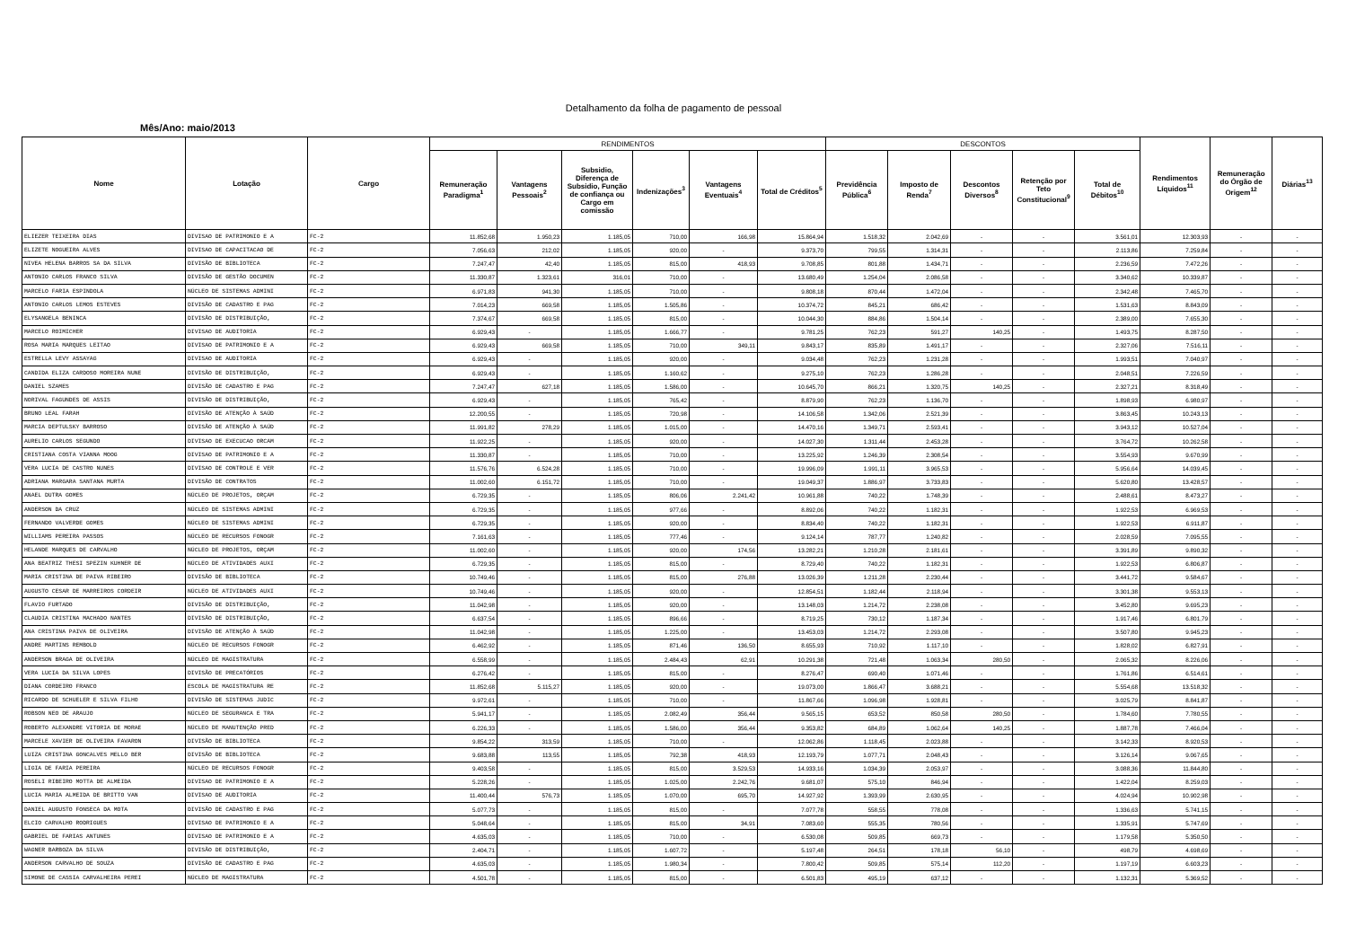Detalhamento da folha de pagamento de pessoal
Mês/Ano: maio/2013
| Nome | Lotação | Cargo | RENDIMENTOS | | | | | | DESCONTOS | | | | | Rendimentos Líquidos<sup>11</sup> | Remuneração do Órgão de Origem<sup>12</sup> | Diárias<sup>13</sup> |
| --- | --- | --- | --- | --- | --- | --- | --- | --- | --- | --- | --- | --- | --- | --- | --- | --- |
| | | | Remuneração Paradigma<sup>1</sup> | Vantagens Pessoais<sup>2</sup> | Subsidio, Diferença de Subsidio, Função de confiança ou Cargo em comissão | Indenizações<sup>3</sup> | Vantagens Eventuais<sup>4</sup> | Total de Créditos<sup>5</sup> | Previdência Pública<sup>6</sup> | Imposto de Renda<sup>7</sup> | Descontos Diversos<sup>8</sup> | Retenção por Teto Constitucional<sup>9</sup> | Total de Débitos<sup>10</sup> | | | |
| ELIEZER TEIXEIRA DIAS | DIVISAO DE PATRIMONIO E A | FC-2 | 11.852,68 | 1.950,23 | 1.185,05 | 710,00 | 166,98 | 15.864,94 | 1.518,32 | 2.042,69 | - | - | 3.561,01 | 12.303,93 | - | - |
| ELIZETE NOGUEIRA ALVES | DIVISAO DE CAPACITACAO DE | FC-2 | 7.056,63 | 212,02 | 1.185,05 | 920,00 | - | 9.373,70 | 799,55 | 1.314,31 | - | - | 2.113,86 | 7.259,84 | - | - |
| NIVEA HELENA BARROS SA DA SILVA | DIVISÃO DE BIBLIOTECA | FC-2 | 7.247,47 | 42,40 | 1.185,05 | 815,00 | 418,93 | 9.708,85 | 801,88 | 1.434,71 | - | - | 2.236,59 | 7.472,26 | - | - |
| ANTONIO CARLOS FRANCO SILVA | DIVISÃO DE GESTÃO DOCUMEN | FC-2 | 11.330,87 | 1.323,61 | 316,01 | 710,00 | - | 13.680,49 | 1.254,04 | 2.086,58 | - | - | 3.340,62 | 10.339,87 | - | - |
| MARCELO FARIA ESPINDOLA | NÚCLEO DE SISTEMAS ADMINI | FC-2 | 6.971,83 | 941,30 | 1.185,05 | 710,00 | - | 9.808,18 | 870,44 | 1.472,04 | - | - | 2.342,48 | 7.465,70 | - | - |
| ANTONIO CARLOS LEMOS ESTEVES | DIVISÃO DE CADASTRO E PAG | FC-2 | 7.014,23 | 669,58 | 1.185,05 | 1.505,86 | - | 10.374,72 | 845,21 | 686,42 | - | - | 1.531,63 | 8.843,09 | - | - |
| ELYSANGELA BENINCA | DIVISÃO DE DISTRIBUIÇÃO, | FC-2 | 7.374,67 | 669,58 | 1.185,05 | 815,00 | - | 10.044,30 | 884,86 | 1.504,14 | - | - | 2.389,00 | 7.655,30 | - | - |
| MARCELO ROIMICHER | DIVISAO DE AUDITORIA | FC-2 | 6.929,43 | - | 1.185,05 | 1.666,77 | - | 9.781,25 | 762,23 | 591,27 | 140,25 | - | 1.493,75 | 8.287,50 | - | - |
| ROSA MARIA MARQUES LEITAO | DIVISAO DE PATRIMONIO E A | FC-2 | 6.929,43 | 669,58 | 1.185,05 | 710,00 | 349,11 | 9.843,17 | 835,89 | 1.491,17 | - | - | 2.327,06 | 7.516,11 | - | - |
| ESTRELLA LEVY ASSAYAG | DIVISAO DE AUDITORIA | FC-2 | 6.929,43 | - | 1.185,05 | 920,00 | - | 9.034,48 | 762,23 | 1.231,28 | - | - | 1.993,51 | 7.040,97 | - | - |
| CANDIDA ELIZA CARDOSO MOREIRA NUNE | DIVISÃO DE DISTRIBUIÇÃO, | FC-2 | 6.929,43 | - | 1.185,05 | 1.160,62 | - | 9.275,10 | 762,23 | 1.286,28 | - | - | 2.048,51 | 7.226,59 | - | - |
| DANIEL SZAMES | DIVISÃO DE CADASTRO E PAG | FC-2 | 7.247,47 | 627,18 | 1.185,05 | 1.586,00 | - | 10.645,70 | 866,21 | 1.320,75 | 140,25 | - | 2.327,21 | 8.318,49 | - | - |
| NORIVAL FAGUNDES DE ASSIS | DIVISÃO DE DISTRIBUIÇÃO, | FC-2 | 6.929,43 | - | 1.185,05 | 765,42 | - | 8.879,90 | 762,23 | 1.136,70 | - | - | 1.898,93 | 6.980,97 | - | - |
| BRUNO LEAL FARAH | DIVISÃO DE ATENÇÃO À SAÚD | FC-2 | 12.200,55 | - | 1.185,05 | 720,98 | - | 14.106,58 | 1.342,06 | 2.521,39 | - | - | 3.863,45 | 10.243,13 | - | - |
| MARCIA DEPTULSKY BARROSO | DIVISÃO DE ATENÇÃO À SAÚD | FC-2 | 11.991,82 | 278,29 | 1.185,05 | 1.015,00 | - | 14.470,16 | 1.349,71 | 2.593,41 | - | - | 3.943,12 | 10.527,04 | - | - |
| AURELIO CARLOS SEGUNDO | DIVISAO DE EXECUCAO ORCAM | FC-2 | 11.922,25 | - | 1.185,05 | 920,00 | - | 14.027,30 | 1.311,44 | 2.453,28 | - | - | 3.764,72 | 10.262,58 | - | - |
| CRISTIANA COSTA VIANNA MOOG | DIVISAO DE PATRIMONIO E A | FC-2 | 11.330,87 | - | 1.185,05 | 710,00 | - | 13.225,92 | 1.246,39 | 2.308,54 | - | - | 3.554,93 | 9.670,99 | - | - |
| VERA LUCIA DE CASTRO NUNES | DIVISAO DE CONTROLE E VER | FC-2 | 11.576,76 | 6.524,28 | 1.185,05 | 710,00 | - | 19.996,09 | 1.991,11 | 3.965,53 | - | - | 5.956,64 | 14.039,45 | - | - |
| ADRIANA MARGARA SANTANA MURTA | DIVISÃO DE CONTRATOS | FC-2 | 11.002,60 | 6.151,72 | 1.185,05 | 710,00 | - | 19.049,37 | 1.886,97 | 3.733,83 | - | - | 5.620,80 | 13.428,57 | - | - |
| ANAEL DUTRA GOMES | NÚCLEO DE PROJETOS, ORÇAM | FC-2 | 6.729,35 | - | 1.185,05 | 806,06 | 2.241,42 | 10.961,88 | 740,22 | 1.748,39 | - | - | 2.488,61 | 8.473,27 | - | - |
| ANDERSON DA CRUZ | NÚCLEO DE SISTEMAS ADMINI | FC-2 | 6.729,35 | - | 1.185,05 | 977,66 | - | 8.892,06 | 740,22 | 1.182,31 | - | - | 1.922,53 | 6.969,53 | - | - |
| FERNANDO VALVERDE GOMES | NÚCLEO DE SISTEMAS ADMINI | FC-2 | 6.729,35 | - | 1.185,05 | 920,00 | - | 8.834,40 | 740,22 | 1.182,31 | - | - | 1.922,53 | 6.911,87 | - | - |
| WILLIAMS PEREIRA PASSOS | NÚCLEO DE RECURSOS FONOGR | FC-2 | 7.161,63 | - | 1.185,05 | 777,46 | - | 9.124,14 | 787,77 | 1.240,82 | - | - | 2.028,59 | 7.095,55 | - | - |
| HELANDE MARQUES DE CARVALHO | NÚCLEO DE PROJETOS, ORÇAM | FC-2 | 11.002,60 | - | 1.185,05 | 920,00 | 174,56 | 13.282,21 | 1.210,28 | 2.181,61 | - | - | 3.391,89 | 9.890,32 | - | - |
| ANA BEATRIZ THESI SPEZIN KUHNER DE | NÚCLEO DE ATIVIDADES AUXI | FC-2 | 6.729,35 | - | 1.185,05 | 815,00 | - | 8.729,40 | 740,22 | 1.182,31 | - | - | 1.922,53 | 6.806,87 | - | - |
| MARIA CRISTINA DE PAIVA RIBEIRO | DIVISÃO DE BIBLIOTECA | FC-2 | 10.749,46 | - | 1.185,05 | 815,00 | 276,88 | 13.026,39 | 1.211,28 | 2.230,44 | - | - | 3.441,72 | 9.584,67 | - | - |
| AUGUSTO CESAR DE MARREIROS CORDEIR | NÚCLEO DE ATIVIDADES AUXI | FC-2 | 10.749,46 | - | 1.185,05 | 920,00 | - | 12.854,51 | 1.182,44 | 2.118,94 | - | - | 3.301,38 | 9.553,13 | - | - |
| FLAVIO FURTADO | DIVISÃO DE DISTRIBUIÇÃO, | FC-2 | 11.042,98 | - | 1.185,05 | 920,00 | - | 13.148,03 | 1.214,72 | 2.238,08 | - | - | 3.452,80 | 9.695,23 | - | - |
| CLAUDIA CRISTINA MACHADO NANTES | DIVISÃO DE DISTRIBUIÇÃO, | FC-2 | 6.637,54 | - | 1.185,05 | 896,66 | - | 8.719,25 | 730,12 | 1.187,34 | - | - | 1.917,46 | 6.801,79 | - | - |
| ANA CRISTINA PAIVA DE OLIVEIRA | DIVISÃO DE ATENÇÃO À SAÚD | FC-2 | 11.042,98 | - | 1.185,05 | 1.225,00 | - | 13.453,03 | 1.214,72 | 2.293,08 | - | - | 3.507,80 | 9.945,23 | - | - |
| ANDRE MARTINS REMBOLD | NÚCLEO DE RECURSOS FONOGR | FC-2 | 6.462,92 | - | 1.185,05 | 871,46 | 136,50 | 8.655,93 | 710,92 | 1.117,10 | - | - | 1.828,02 | 6.827,91 | - | - |
| ANDERSON BRAGA DE OLIVEIRA | NÚCLEO DE MAGISTRATURA | FC-2 | 6.558,99 | - | 1.185,05 | 2.484,43 | 62,91 | 10.291,38 | 721,48 | 1.063,34 | 280,50 | - | 2.065,32 | 8.226,06 | - | - |
| VERA LUCIA DA SILVA LOPES | DIVISÃO DE PRECATÓRIOS | FC-2 | 6.276,42 | - | 1.185,05 | 815,00 | - | 8.276,47 | 690,40 | 1.071,46 | - | - | 1.761,86 | 6.514,61 | - | - |
| DIANA CORDEIRO FRANCO | ESCOLA DE MAGISTRATURA RE | FC-2 | 11.852,68 | 5.115,27 | 1.185,05 | 920,00 | - | 19.073,00 | 1.866,47 | 3.688,21 | - | - | 5.554,68 | 13.518,32 | - | - |
| RICARDO DE SCHUELER E SILVA FILHO | DIVISÃO DE SISTEMAS JUDIC | FC-2 | 9.972,61 | - | 1.185,05 | 710,00 | - | 11.867,66 | 1.096,98 | 1.928,81 | - | - | 3.025,79 | 8.841,87 | - | - |
| ROBSON NEO DE ARAUJO | NÚCLEO DE SEGURANCA E TRA | FC-2 | 5.941,17 | - | 1.185,05 | 2.082,49 | 356,44 | 9.565,15 | 653,52 | 850,58 | 280,50 | - | 1.784,60 | 7.780,55 | - | - |
| ROBERTO ALEXANDRE VITORIA DE MORAE | NÚCLEO DE MANUTENÇÃO PRED | FC-2 | 6.226,33 | - | 1.185,05 | 1.586,00 | 356,44 | 9.353,82 | 684,89 | 1.062,64 | 140,25 | - | 1.887,78 | 7.466,04 | - | - |
| MARCELE XAVIER DE OLIVEIRA FAVARON | DIVISÃO DE BIBLIOTECA | FC-2 | 9.854,22 | 313,59 | 1.185,05 | 710,00 | - | 12.062,86 | 1.118,45 | 2.023,88 | - | - | 3.142,33 | 8.920,53 | - | - |
| LUIZA CRISTINA GONCALVES MELLO BER | DIVISÃO DE BIBLIOTECA | FC-2 | 9.683,88 | 113,55 | 1.185,05 | 792,38 | 418,93 | 12.193,79 | 1.077,71 | 2.048,43 | - | - | 3.126,14 | 9.067,65 | - | - |
| LIGIA DE FARIA PEREIRA | NÚCLEO DE RECURSOS FONOGR | FC-2 | 9.403,58 | - | 1.185,05 | 815,00 | 3.529,53 | 14.933,16 | 1.034,39 | 2.053,97 | - | - | 3.088,36 | 11.844,80 | - | - |
| ROSELI RIBEIRO MOTTA DE ALMEIDA | DIVISAO DE PATRIMONIO E A | FC-2 | 5.228,26 | - | 1.185,05 | 1.025,00 | 2.242,76 | 9.681,07 | 575,10 | 846,94 | - | - | 1.422,04 | 8.259,03 | - | - |
| LUCIA MARIA ALMEIDA DE BRITTO VAN | DIVISAO DE AUDITORIA | FC-2 | 11.400,44 | 576,73 | 1.185,05 | 1.070,00 | 695,70 | 14.927,92 | 1.393,99 | 2.630,95 | - | - | 4.024,94 | 10.902,98 | - | - |
| DANIEL AUGUSTO FONSECA DA MOTA | DIVISÃO DE CADASTRO E PAG | FC-2 | 5.077,73 | - | 1.185,05 | 815,00 | - | 7.077,78 | 558,55 | 778,08 | - | - | 1.336,63 | 5.741,15 | - | - |
| ELCIO CARVALHO RODRIGUES | DIVISAO DE PATRIMONIO E A | FC-2 | 5.048,64 | - | 1.185,05 | 815,00 | 34,91 | 7.083,60 | 555,35 | 780,56 | - | - | 1.335,91 | 5.747,69 | - | - |
| GABRIEL DE FARIAS ANTUNES | DIVISAO DE PATRIMONIO E A | FC-2 | 4.635,03 | - | 1.185,05 | 710,00 | - | 6.530,08 | 509,85 | 669,73 | - | - | 1.179,58 | 5.350,50 | - | - |
| WAGNER BARBOZA DA SILVA | DIVISÃO DE DISTRIBUIÇÃO, | FC-2 | 2.404,71 | - | 1.185,05 | 1.607,72 | - | 5.197,48 | 264,51 | 178,18 | 56,10 | - | 498,79 | 4.698,69 | - | - |
| ANDERSON CARVALHO DE SOUZA | DIVISÃO DE CADASTRO E PAG | FC-2 | 4.635,03 | - | 1.185,05 | 1.980,34 | - | 7.800,42 | 509,85 | 575,14 | 112,20 | - | 1.197,19 | 6.603,23 | - | - |
| SIMONE DE CASSIA CARVALHEIRA PEREI | NÚCLEO DE MAGISTRATURA | FC-2 | 4.501,78 | - | 1.185,05 | 815,00 | - | 6.501,83 | 495,19 | 637,12 | - | - | 1.132,31 | 5.369,52 | - | - |